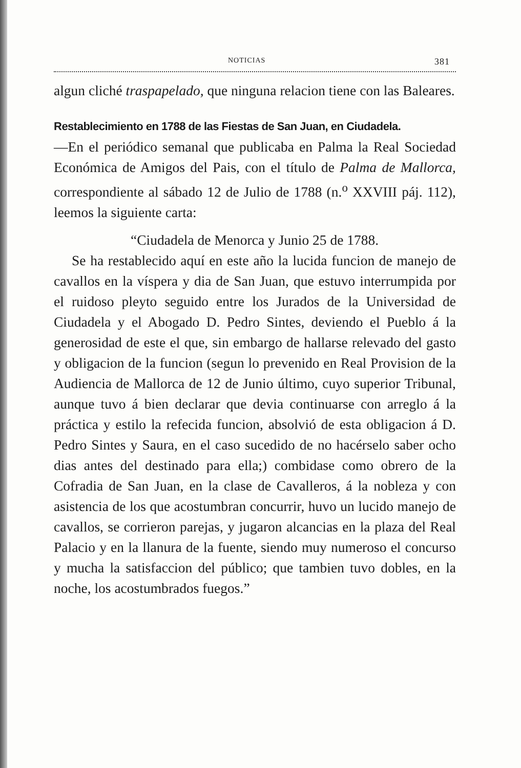NOTICIAS 381
algun cliché traspapelado, que ninguna relacion tiene con las Baleares.
Restablecimiento en 1788 de las Fiestas de San Juan, en Ciudadela.
—En el periódico semanal que publicaba en Palma la Real Sociedad Económica de Amigos del Pais, con el título de Palma de Mallorca, correspondiente al sábado 12 de Julio de 1788 (n.<sup>o</sup> XXVIII páj. 112), leemos la siguiente carta:
“Ciudadela de Menorca y Junio 25 de 1788.
Se ha restablecido aquí en este año la lucida funcion de manejo de cavallos en la víspera y dia de San Juan, que estuvo interrumpida por el ruidoso pleyto seguido entre los Jurados de la Universidad de Ciudadela y el Abogado D. Pedro Sintes, deviendo el Pueblo á la generosidad de este el que, sin embargo de hallarse relevado del gasto y obligacion de la funcion (segun lo prevenido en Real Provision de la Audiencia de Mallorca de 12 de Junio último, cuyo superior Tribunal, aunque tuvo á bien declarar que devia continuarse con arreglo á la práctica y estilo la refecida funcion, absolvió de esta obligacion á D. Pedro Sintes y Saura, en el caso sucedido de no hacérselo saber ocho dias antes del destinado para ella;) combidase como obrero de la Cofradia de San Juan, en la clase de Cavalleros, á la nobleza y con asistencia de los que acostumbran concurrir, huvo un lucido manejo de cavallos, se corrieron parejas, y jugaron alcancias en la plaza del Real Palacio y en la llanura de la fuente, siendo muy numeroso el concurso y mucha la satisfaccion del público; que tambien tuvo dobles, en la noche, los acostumbrados fuegos.”